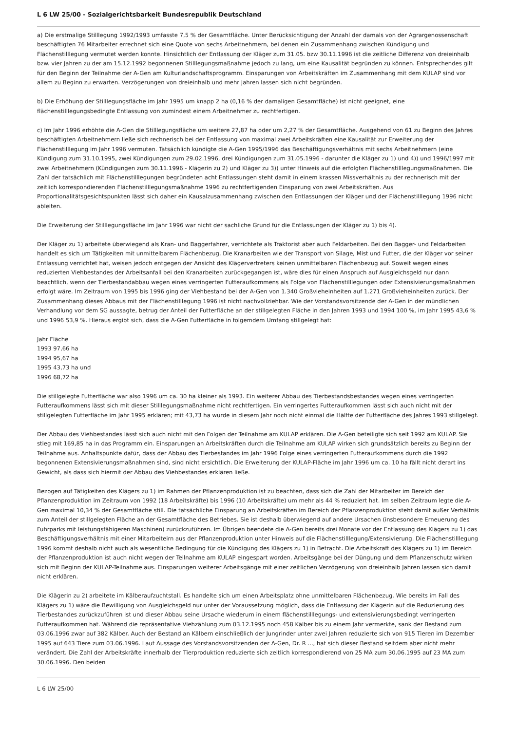L 6 LW 25/00 - Sozialgerichtsbarkeit Bundesrepublik Deutschland
a) Die erstmalige Stilllegung 1992/1993 umfasste 7,5 % der Gesamtfläche. Unter Berücksichtigung der Anzahl der damals von der Agrargenossenschaft beschäftigten 76 Mitarbeiter errechnet sich eine Quote von sechs Arbeitnehmern, bei denen ein Zusammenhang zwischen Kündigung und Flächenstilllegung vermutet werden konnte. Hinsichtlich der Entlassung der Kläger zum 31.05. bzw 30.11.1996 ist die zeitliche Differenz von dreieinhalb bzw. vier Jahren zu der am 15.12.1992 begonnenen Stilllegungsmaßnahme jedoch zu lang, um eine Kausalität begründen zu können. Entsprechendes gilt für den Beginn der Teilnahme der A-Gen am Kulturlandschaftsprogramm. Einsparungen von Arbeitskräften im Zusammenhang mit dem KULAP sind vor allem zu Beginn zu erwarten. Verzögerungen von dreieinhalb und mehr Jahren lassen sich nicht begründen.
b) Die Erhöhung der Stilllegungsfläche im Jahr 1995 um knapp 2 ha (0,16 % der damaligen Gesamtfläche) ist nicht geeignet, eine flächenstilllegungsbedingte Entlassung von zumindest einem Arbeitnehmer zu rechtfertigen.
c) Im Jahr 1996 erhöhte die A-Gen die Stilllegungsfläche um weitere 27,87 ha oder um 2,27 % der Gesamtfläche. Ausgehend von 61 zu Beginn des Jahres beschäftigten Arbeitnehmern ließe sich rechnerisch bei der Entlassung von maximal zwei Arbeitskräften eine Kausalität zur Erweiterung der Flächenstilllegung im Jahr 1996 vermuten. Tatsächlich kündigte die A-Gen 1995/1996 das Beschäftigungsverhältnis mit sechs Arbeitnehmern (eine Kündigung zum 31.10.1995, zwei Kündigungen zum 29.02.1996, drei Kündigungen zum 31.05.1996 - darunter die Kläger zu 1) und 4)) und 1996/1997 mit zwei Arbeitnehmern (Kündigungen zum 30.11.1996 - Klägerin zu 2) und Kläger zu 3)) unter Hinweis auf die erfolgten Flächenstilllegungsmaßnahmen. Die Zahl der tatsächlich mit Flächenstilllegungen begründeten acht Entlassungen steht damit in einem krassen Missverhältnis zu der rechnerisch mit der zeitlich korrespondierenden Flächenstilllegungsmaßnahme 1996 zu rechtfertigenden Einsparung von zwei Arbeitskräften. Aus Proportionalitätsgesichtspunkten lässt sich daher ein Kausalzusammenhang zwischen den Entlassungen der Kläger und der Flächenstilllegung 1996 nicht ableiten.
Die Erweiterung der Stilllegungsfläche im Jahr 1996 war nicht der sachliche Grund für die Entlassungen der Kläger zu 1) bis 4).
Der Kläger zu 1) arbeitete überwiegend als Kran- und Baggerfahrer, verrichtete als Traktorist aber auch Feldarbeiten. Bei den Bagger- und Feldarbeiten handelt es sich um Tätigkeiten mit unmittelbarem Flächenbezug. Die Kranarbeiten wie der Transport von Silage, Mist und Futter, die der Kläger vor seiner Entlassung verrichtet hat, weisen jedoch entgegen der Ansicht des Klägervertreters keinen unmittelbaren Flächenbezug auf. Soweit wegen eines reduzierten Viehbestandes der Arbeitsanfall bei den Kranarbeiten zurückgegangen ist, wäre dies für einen Anspruch auf Ausgleichsgeld nur dann beachtlich, wenn der Tierbestandabbau wegen eines verringerten Futteraufkommens als Folge von Flächenstilllegungen oder Extensivierungsmaßnahmen erfolgt wäre. Im Zeitraum von 1995 bis 1996 ging der Viehbestand bei der A-Gen von 1.340 Großvieheinheiten auf 1.271 Großvieheinheiten zurück. Der Zusammenhang dieses Abbaus mit der Flächenstilllegung 1996 ist nicht nachvollziehbar. Wie der Vorstandsvorsitzende der A-Gen in der mündlichen Verhandlung vor dem SG aussagte, betrug der Anteil der Futterfläche an der stillgelegten Fläche in den Jahren 1993 und 1994 100 %, im Jahr 1995 43,6 % und 1996 53,9 %. Hieraus ergibt sich, dass die A-Gen Futterfläche in folgemdem Umfang stillgelegt hat:
Jahr Fläche
1993 97,66 ha
1994 95,67 ha
1995 43,73 ha und
1996 68,72 ha
Die stillgelegte Futterfläche war also 1996 um ca. 30 ha kleiner als 1993. Ein weiterer Abbau des Tierbestandsbestandes wegen eines verringerten Futteraufkommens lässt sich mit dieser Stilllegungsmaßnahme nicht rechtfertigen. Ein verringertes Futteraufkommen lässt sich auch nicht mit der stillgelegten Futterfläche im Jahr 1995 erklären; mit 43,73 ha wurde in diesem Jahr noch nicht einmal die Hälfte der Futterfläche des Jahres 1993 stillgelegt.
Der Abbau des Viehbestandes lässt sich auch nicht mit den Folgen der Teilnahme am KULAP erklären. Die A-Gen beteiligte sich seit 1992 am KULAP. Sie stieg mit 169,85 ha in das Programm ein. Einsparungen an Arbeitskräften durch die Teilnahme am KULAP wirken sich grundsätzlich bereits zu Beginn der Teilnahme aus. Anhaltspunkte dafür, dass der Abbau des Tierbestandes im Jahr 1996 Folge eines verringerten Futteraufkommens durch die 1992 begonnenen Extensivierungsmaßnahmen sind, sind nicht ersichtlich. Die Erweiterung der KULAP-Fläche im Jahr 1996 um ca. 10 ha fällt nicht derart ins Gewicht, als dass sich hiermit der Abbau des Viehbestandes erklären ließe.
Bezogen auf Tätigkeiten des Klägers zu 1) im Rahmen der Pflanzenproduktion ist zu beachten, dass sich die Zahl der Mitarbeiter im Bereich der Pflanzenproduktion im Zeitraum von 1992 (18 Arbeitskräfte) bis 1996 (10 Arbeitskräfte) um mehr als 44 % reduziert hat. Im selben Zeitraum legte die A-Gen maximal 10,34 % der Gesamtfläche still. Die tatsächliche Einsparung an Arbeitskräften im Bereich der Pflanzenproduktion steht damit außer Verhältnis zum Anteil der stillgelegten Fläche an der Gesamtfläche des Betriebes. Sie ist deshalb überwiegend auf andere Ursachen (insbesondere Erneuerung des Fuhrparks mit leistungsfähigeren Maschinen) zurückzuführen. Im Übrigen beendete die A-Gen bereits drei Monate vor der Entlassung des Klägers zu 1) das Beschäftigungsverhältnis mit einer Mitarbeiteirn aus der Pflanzenproduktion unter Hinweis auf die Flächenstilllegung/Extensivierung. Die Flächenstilllegung 1996 kommt deshalb nicht auch als wesentliche Bedingung für die Kündigung des Klägers zu 1) in Betracht. Die Arbeitskraft des Klägers zu 1) im Bereich der Pflanzenproduktion ist auch nicht wegen der Teilnahme am KULAP eingespart worden. Arbeitsgänge bei der Düngung und dem Pflanzenschutz wirken sich mit Beginn der KULAP-Teilnahme aus. Einsparungen weiterer Arbeitsgänge mit einer zeitlichen Verzögerung von dreieinhalb Jahren lassen sich damit nicht erklären.
Die Klägerin zu 2) arbeitete im Kälberaufzuchtstall. Es handelte sich um einen Arbeitsplatz ohne unmittelbaren Flächenbezug. Wie bereits im Fall des Klägers zu 1) wäre die Bewilligung von Ausgleichsgeld nur unter der Voraussetzung möglich, dass die Entlassung der Klägerin auf die Reduzierung des Tierbestandes zurückzuführen ist und dieser Abbau seine Ursache wiederum in einem flächenstilllegungs- und extensivierungsbedingt verringerten Futteraufkommen hat. Während die repräsentative Viehzählung zum 03.12.1995 noch 458 Kälber bis zu einem Jahr vermerkte, sank der Bestand zum 03.06.1996 zwar auf 382 Kälber. Auch der Bestand an Kälbern einschließlich der Jungrinder unter zwei Jahren reduzierte sich von 915 Tieren im Dezember 1995 auf 643 Tiere zum 03.06.1996. Laut Aussage des Vorstandsvorsitzenden der A-Gen, Dr. R ..., hat sich dieser Bestand seitdem aber nicht mehr verändert. Die Zahl der Arbeitskräfte innerhalb der Tierproduktion reduzierte sich zeitlich korrespondierend von 25 MA zum 30.06.1995 auf 23 MA zum 30.06.1996. Den beiden
L 6 LW 25/00